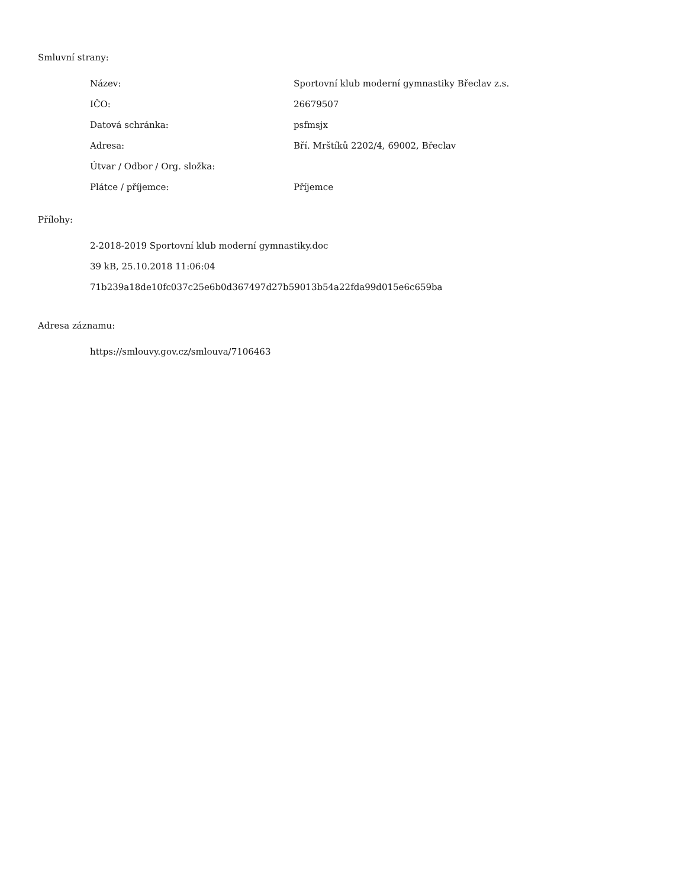Smluvní strany:
| Název: | Sportovní klub moderní gymnastiky Břeclav z.s. |
| IČO: | 26679507 |
| Datová schránka: | psfmsjx |
| Adresa: | Bří. Mrštíků 2202/4, 69002, Břeclav |
| Útvar / Odbor / Org. složka: | |
| Plátce / příjemce: | Příjemce |
Přílohy:
2-2018-2019 Sportovní klub moderní gymnastiky.doc
39 kB, 25.10.2018 11:06:04
71b239a18de10fc037c25e6b0d367497d27b59013b54a22fda99d015e6c659ba
Adresa záznamu:
https://smlouvy.gov.cz/smlouva/7106463